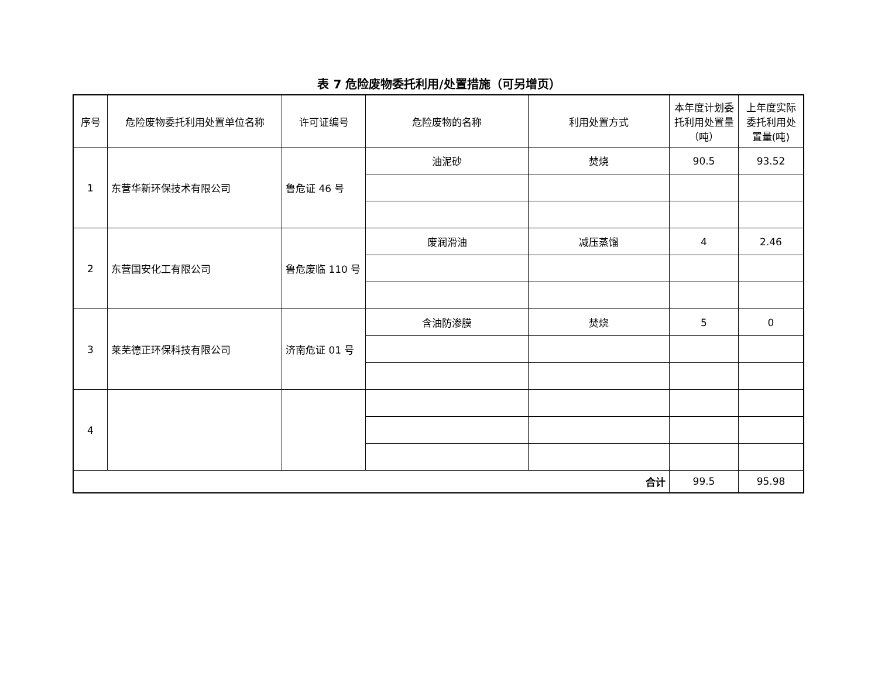表 7 危险废物委托利用/处置措施（可另增页）
| 序号 | 危险废物委托利用处置单位名称 | 许可证编号 | 危险废物的名称 | 利用处置方式 | 本年度计划委托利用处置量（吨） | 上年度实际委托利用处置量(吨) |
| --- | --- | --- | --- | --- | --- | --- |
| 1 | 东营华新环保技术有限公司 | 鲁危证 46 号 | 油泥砂 | 焚烧 | 90.5 | 93.52 |
| 2 | 东营国安化工有限公司 | 鲁危废临 110 号 | 废润滑油 | 减压蒸馏 | 4 | 2.46 |
| 3 | 莱芜德正环保科技有限公司 | 济南危证 01 号 | 含油防渗膜 | 焚烧 | 5 | 0 |
| 4 | | | | | | |
| 合计 | | | | | 99.5 | 95.98 |